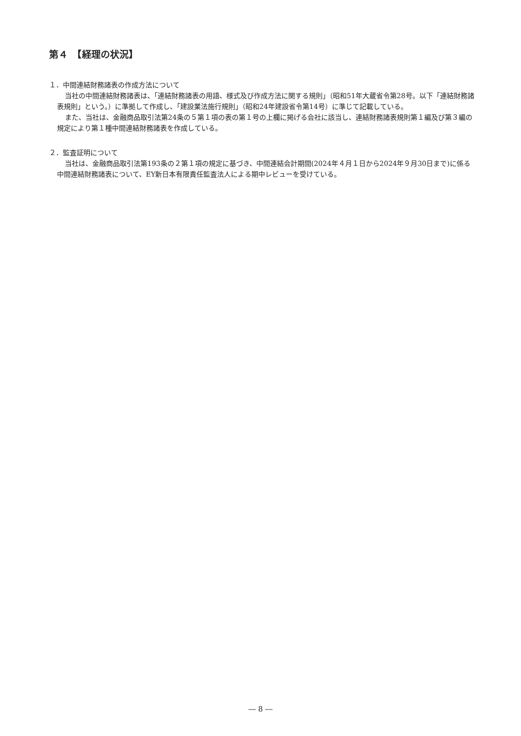第４　【経理の状況】
１．中間連結財務諸表の作成方法について
当社の中間連結財務諸表は、「連結財務諸表の用語、様式及び作成方法に関する規則」（昭和51年大蔵省令第28号。以下「連結財務諸表規則」という。）に準拠して作成し、「建設業法施行規則」（昭和24年建設省令第14号）に準じて記載している。
また、当社は、金融商品取引法第24条の５第１項の表の第１号の上欄に掲げる会社に該当し、連結財務諸表規則第１編及び第３編の規定により第１種中間連結財務諸表を作成している。
２．監査証明について
当社は、金融商品取引法第193条の２第１項の規定に基づき、中間連結会計期間(2024年４月１日から2024年９月30日まで)に係る中間連結財務諸表について、EY新日本有限責任監査法人による期中レビューを受けている。
― 8 ―